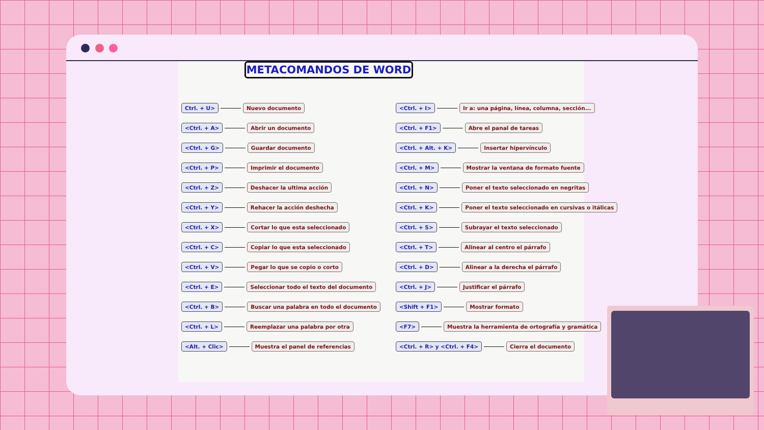METACOMANDOS DE WORD
Ctrl. + U> Nuevo documento
<Ctrl. + A> Abrir un documento
<Ctrl. + G> Guardar documento
<Ctrl. + P> Imprimir el documento
<Ctrl. + Z> Deshacer la ultima acción
<Ctrl. + Y> Rehacer la acción deshecha
<Ctrl. + X> Cortar lo que esta seleccionado
<Ctrl. + C> Copiar lo que esta seleccionado
<Ctrl. + V> Pegar lo que se copio o corto
<Ctrl. + E> Seleccionar todo el texto del documento
<Ctrl. + B> Buscar una palabra en todo el documento
<Ctrl. + L> Reemplazar una palabra por otra
<Alt. + Clic> Muestra el panel de referencias
<Ctrl. + I> Ir a: una página, línea, columna, sección...
<Ctrl. + F1> Abre el panal de tareas
<Ctrl. + Alt. + K> Insertar hipervínculo
<Ctrl. + M> Mostrar la ventana de formato fuente
<Ctrl. + N> Poner el texto seleccionado en negritas
<Ctrl. + K> Poner el texto seleccionado en cursivas o itálicas
<Ctrl. + S> Subrayar el texto seleccionado
<Ctrl. + T> Alinear al centro el párrafo
<Ctrl. + D> Alinear a la derecha el párrafo
<Ctrl. + J> Justificar el párrafo
<Shift + F1> Mostrar formato
<F7> Muestra la herramienta de ortografía y gramática
<Ctrl. + R> y <Ctrl. + F4> Cierra el documento